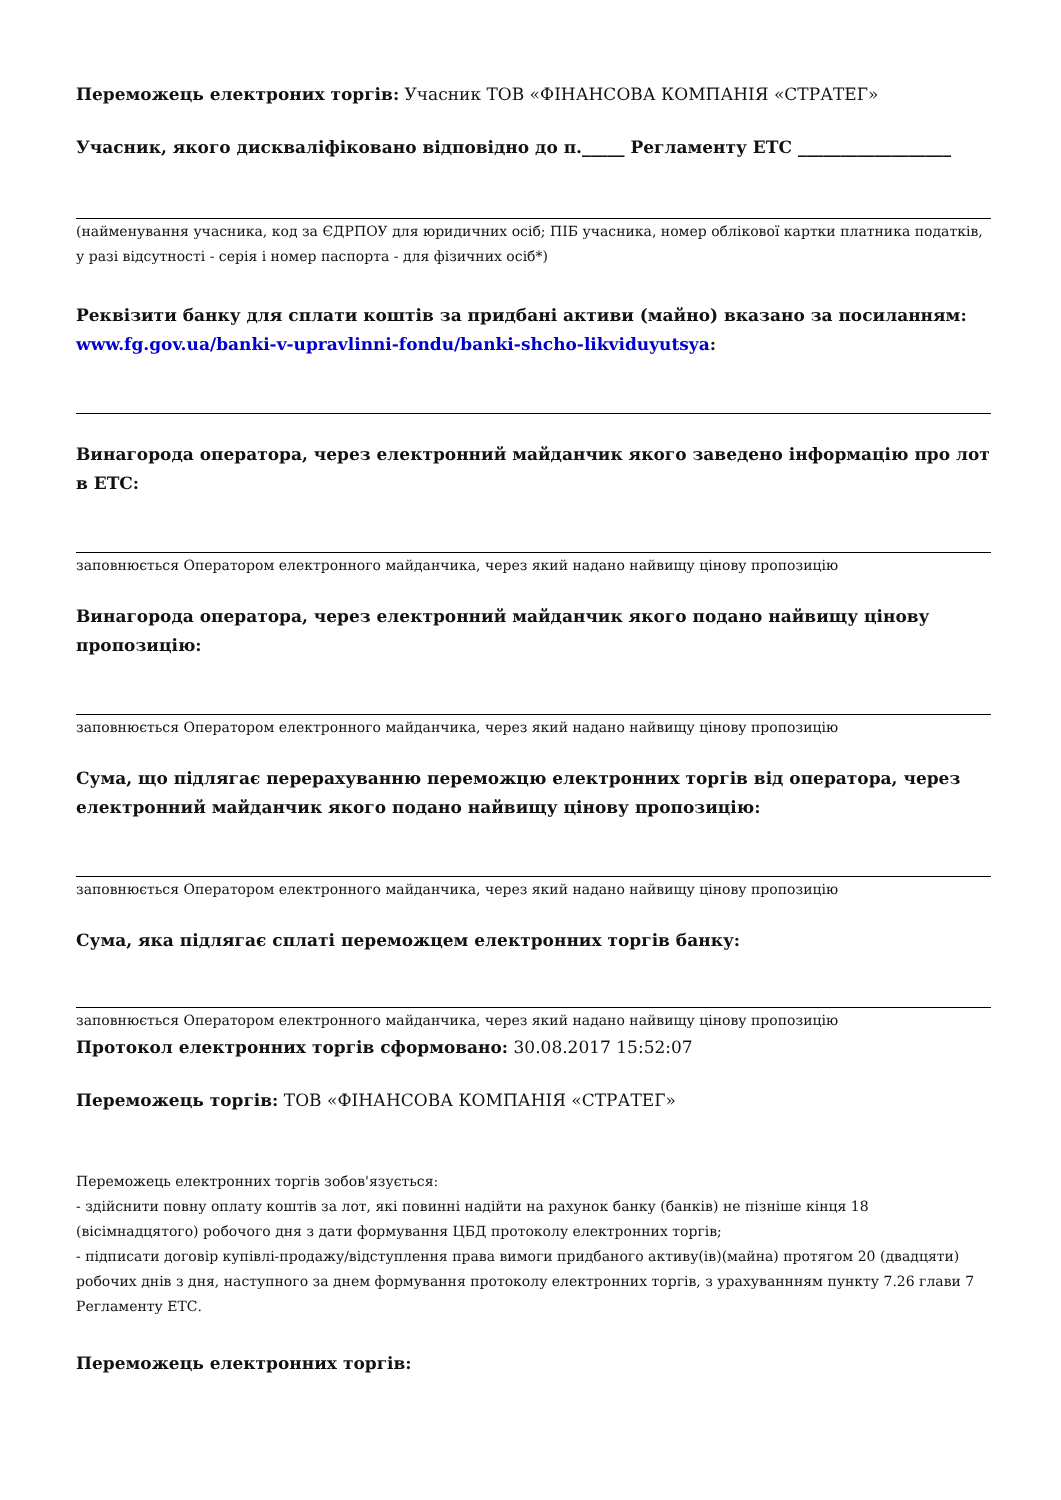Переможець електроних торгів: Учасник ТОВ «ФІНАНСОВА КОМПАНІЯ «СТРАТЕГ»
Учасник, якого дискваліфіковано відповідно до п._____ Регламенту ЕТС __________________
(найменування учасника, код за ЄДРПОУ для юридичних осіб; ПІБ учасника, номер облікової картки платника податків, у разі відсутності - серія і номер паспорта - для фізичних осіб*)
Реквізити банку для сплати коштів за придбані активи (майно) вказано за посиланням: www.fg.gov.ua/banki-v-upravlinni-fondu/banki-shcho-likviduyutsya:
Винагорода оператора, через електронний майданчик якого заведено інформацію про лот в ЕТС:
заповнюється Оператором електронного майданчика, через який надано найвищу цінову пропозицію
Винагорода оператора, через електронний майданчик якого подано найвищу цінову пропозицію:
заповнюється Оператором електронного майданчика, через який надано найвищу цінову пропозицію
Сума, що підлягає перерахуванню переможцю електронних торгів від оператора, через електронний майданчик якого подано найвищу цінову пропозицію:
заповнюється Оператором електронного майданчика, через який надано найвищу цінову пропозицію
Сума, яка підлягає сплаті переможцем електронних торгів банку:
заповнюється Оператором електронного майданчика, через який надано найвищу цінову пропозицію
Протокол електронних торгів сформовано: 30.08.2017 15:52:07
Переможець торгів: ТОВ «ФІНАНСОВА КОМПАНІЯ «СТРАТЕГ»
Переможець електронних торгів зобов'язується:
- здійснити повну оплату коштів за лот, які повинні надійти на рахунок банку (банків) не пізніше кінця 18 (вісімнадцятого) робочого дня з дати формування ЦБД протоколу електронних торгів;
- підписати договір купівлі-продажу/відступлення права вимоги придбаного активу(ів)(майна) протягом 20 (двадцяти) робочих днів з дня, наступного за днем формування протоколу електронних торгів, з урахуваннням пункту 7.26 глави 7 Регламенту ЕТС.
Переможець електронних торгів: